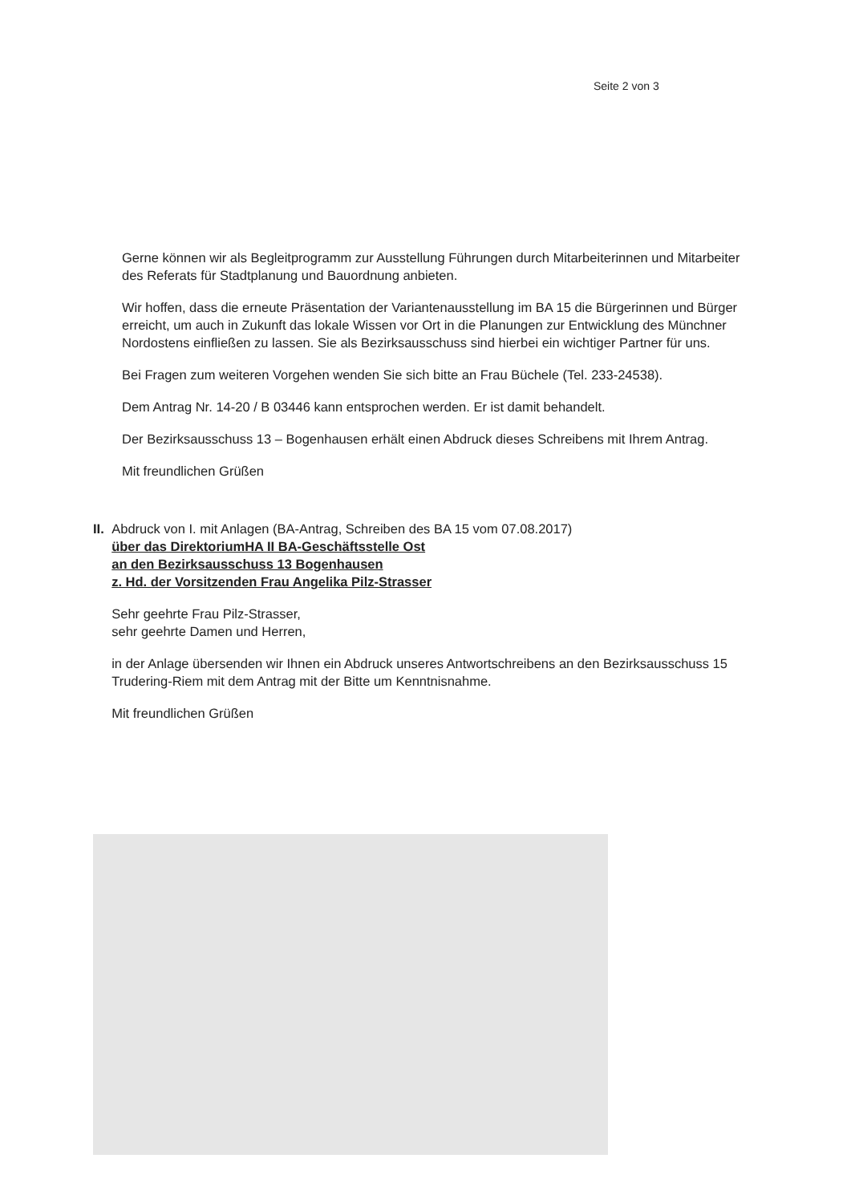Seite 2 von 3
Gerne können wir als Begleitprogramm zur Ausstellung Führungen durch Mitarbeiterinnen und Mitarbeiter des Referats für Stadtplanung und Bauordnung anbieten.
Wir hoffen, dass die erneute Präsentation der Variantenausstellung im BA 15 die Bürgerinnen und Bürger erreicht, um auch in Zukunft das lokale Wissen vor Ort in die Planungen zur Entwicklung des Münchner Nordostens einfließen zu lassen. Sie als Bezirksausschuss sind hierbei ein wichtiger Partner für uns.
Bei Fragen zum weiteren Vorgehen wenden Sie sich bitte an Frau Büchele (Tel. 233-24538).
Dem Antrag Nr. 14-20 / B 03446 kann entsprochen werden. Er ist damit behandelt.
Der Bezirksausschuss 13 – Bogenhausen erhält einen Abdruck dieses Schreibens mit Ihrem Antrag.
Mit freundlichen Grüßen
II. Abdruck von I. mit Anlagen (BA-Antrag, Schreiben des BA 15 vom 07.08.2017)
über das DirektoriumHA II BA-Geschäftsstelle Ost
an den Bezirksausschuss 13 Bogenhausen
z. Hd. der Vorsitzenden Frau Angelika Pilz-Strasser
Sehr geehrte Frau Pilz-Strasser,
sehr geehrte Damen und Herren,
in der Anlage übersenden wir Ihnen ein Abdruck unseres Antwortschreibens an den Bezirksausschuss 15 Trudering-Riem mit dem Antrag mit der Bitte um Kenntnisnahme.
Mit freundlichen Grüßen